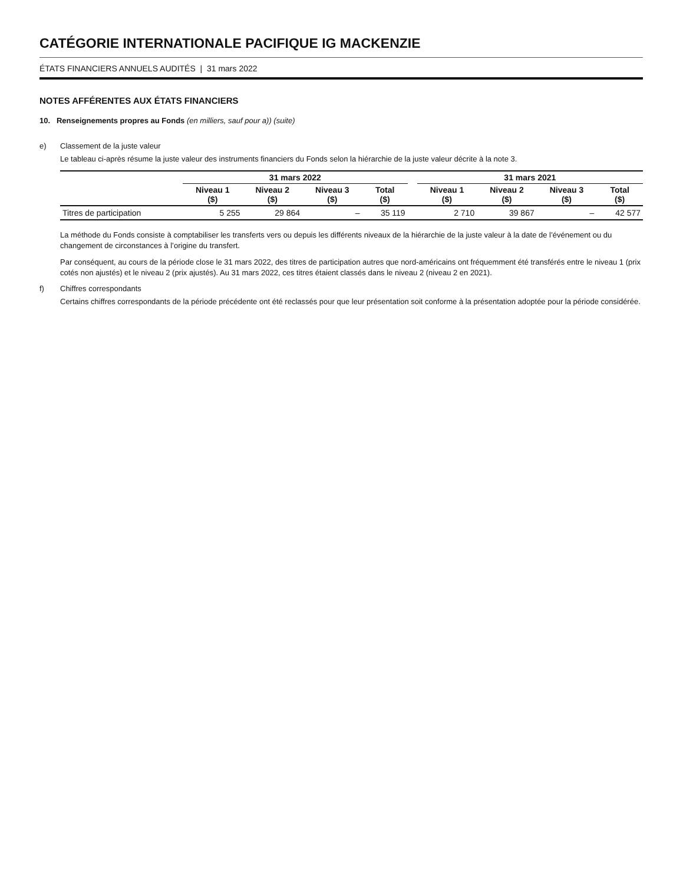CATÉGORIE INTERNATIONALE PACIFIQUE IG MACKENZIE
ÉTATS FINANCIERS ANNUELS AUDITÉS | 31 mars 2022
NOTES AFFÉRENTES AUX ÉTATS FINANCIERS
10. Renseignements propres au Fonds (en milliers, sauf pour a)) (suite)
e) Classement de la juste valeur
Le tableau ci-après résume la juste valeur des instruments financiers du Fonds selon la hiérarchie de la juste valeur décrite à la note 3.
| | 31 mars 2022 | | | | | 31 mars 2021 | | | |
| --- | --- | --- | --- | --- | --- | --- | --- | --- | --- |
| | Niveau 1 ($) | Niveau 2 ($) | Niveau 3 ($) | Total ($) | | Niveau 1 ($) | Niveau 2 ($) | Niveau 3 ($) | Total ($) |
| Titres de participation | 5 255 | 29 864 | – | 35 119 | | 2 710 | 39 867 | – | 42 577 |
La méthode du Fonds consiste à comptabiliser les transferts vers ou depuis les différents niveaux de la hiérarchie de la juste valeur à la date de l’événement ou du changement de circonstances à l’origine du transfert.
Par conséquent, au cours de la période close le 31 mars 2022, des titres de participation autres que nord-américains ont fréquemment été transférés entre le niveau 1 (prix cotés non ajustés) et le niveau 2 (prix ajustés). Au 31 mars 2022, ces titres étaient classés dans le niveau 2 (niveau 2 en 2021).
f) Chiffres correspondants
Certains chiffres correspondants de la période précédente ont été reclassés pour que leur présentation soit conforme à la présentation adoptée pour la période considérée.